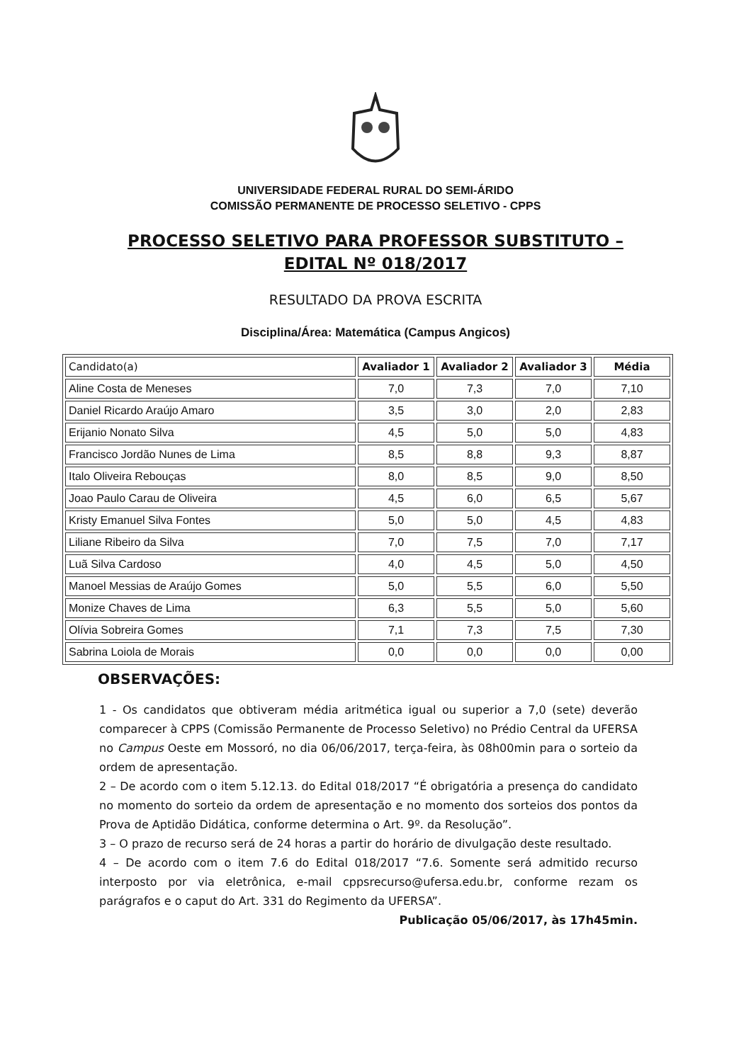UNIVERSIDADE FEDERAL RURAL DO SEMI-ÁRIDO
COMISSÃO PERMANENTE DE PROCESSO SELETIVO - CPPS
PROCESSO SELETIVO PARA PROFESSOR SUBSTITUTO –
EDITAL Nº 018/2017
RESULTADO DA PROVA ESCRITA
Disciplina/Área: Matemática (Campus Angicos)
| Candidato(a) | Avaliador 1 | Avaliador 2 | Avaliador 3 | Média |
| --- | --- | --- | --- | --- |
| Aline Costa de Meneses | 7,0 | 7,3 | 7,0 | 7,10 |
| Daniel Ricardo Araújo Amaro | 3,5 | 3,0 | 2,0 | 2,83 |
| Erijanio Nonato Silva | 4,5 | 5,0 | 5,0 | 4,83 |
| Francisco Jordão Nunes de Lima | 8,5 | 8,8 | 9,3 | 8,87 |
| Italo Oliveira Rebouças | 8,0 | 8,5 | 9,0 | 8,50 |
| Joao Paulo Carau de Oliveira | 4,5 | 6,0 | 6,5 | 5,67 |
| Kristy Emanuel Silva Fontes | 5,0 | 5,0 | 4,5 | 4,83 |
| Liliane Ribeiro da Silva | 7,0 | 7,5 | 7,0 | 7,17 |
| Luã Silva Cardoso | 4,0 | 4,5 | 5,0 | 4,50 |
| Manoel Messias de Araújo Gomes | 5,0 | 5,5 | 6,0 | 5,50 |
| Monize Chaves de Lima | 6,3 | 5,5 | 5,0 | 5,60 |
| Olívia Sobreira Gomes | 7,1 | 7,3 | 7,5 | 7,30 |
| Sabrina Loiola de Morais | 0,0 | 0,0 | 0,0 | 0,00 |
OBSERVAÇÕES:
1 - Os candidatos que obtiveram média aritmética igual ou superior a 7,0 (sete) deverão comparecer à CPPS (Comissão Permanente de Processo Seletivo) no Prédio Central da UFERSA no Campus Oeste em Mossoró, no dia 06/06/2017, terça-feira, às 08h00min para o sorteio da ordem de apresentação.
2 – De acordo com o item 5.12.13. do Edital 018/2017 “É obrigatória a presença do candidato no momento do sorteio da ordem de apresentação e no momento dos sorteios dos pontos da Prova de Aptidão Didática, conforme determina o Art. 9º. da Resolução”.
3 – O prazo de recurso será de 24 horas a partir do horário de divulgação deste resultado.
4 – De acordo com o item 7.6 do Edital 018/2017 “7.6. Somente será admitido recurso interposto por via eletrônica, e-mail cppsrecurso@ufersa.edu.br, conforme rezam os parágrafos e o caput do Art. 331 do Regimento da UFERSA”.
Publicação 05/06/2017, às 17h45min.